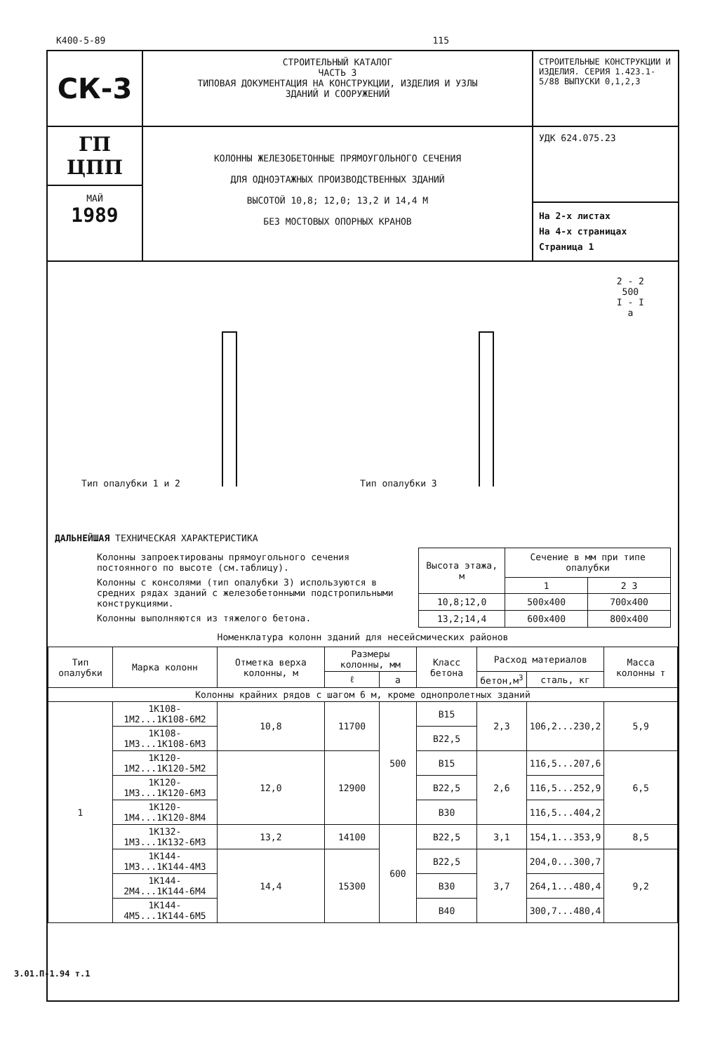К400-5-89 115
СК-3
ГП
ЦПП
МАЙ
1989
СТРОИТЕЛЬНЫЙ КАТАЛОГ
ЧАСТЬ 3
ТИПОВАЯ ДОКУМЕНТАЦИЯ НА КОНСТРУКЦИИ, ИЗДЕЛИЯ И УЗЛЫ
ЗДАНИЙ И СООРУЖЕНИЙ
КОЛОННЫ ЖЕЛЕЗОБЕТОННЫЕ ПРЯМОУГОЛЬНОГО СЕЧЕНИЯ
ДЛЯ ОДНОЭТАЖНЫХ ПРОИЗВОДСТВЕННЫХ ЗДАНИЙ
ВЫСОТОЙ 10,8; 12,0; 13,2 И 14,4 М
БЕЗ МОСТОВЫХ ОПОРНЫХ КРАНОВ
СТРОИТЕЛЬНЫЕ КОНСТРУКЦИИ И ИЗДЕЛИЯ. СЕРИЯ 1.423.1-5/88 ВЫПУСКИ 0,1,2,3
УДК 624.075.23
На 2-х листах
На 4-х страницах
Страница 1
Тип опалубки 1 и 2 Тип опалубки 3 2 - 2
500
I - I
a
ДАЛЬНЕЙШАЯ ТЕХНИЧЕСКАЯ ХАРАКТЕРИСТИКА
Колонны запроектированы прямоугольного сечения постоянного по высоте (см.таблицу).
Колонны с консолями (тип опалубки 3) используются в средних рядах зданий с железобетонными подстропильными конструкциями.
Колонны выполняются из тяжелого бетона.
| Высота этажа, м | Сечение в мм при типе опалубки | |
| --- | --- | --- |
| | 1 | 2 3 |
| 10,8;12,0 | 500x400 | 700x400 |
| 13,2;14,4 | 600x400 | 800x400 |
Номенклатура колонн зданий для несейсмических районов
| Тип опалубки | Марка колонн | Отметка верха колонны, м | Размеры колонны, мм | | Класс бетона | Расход материалов | | Масса колонны т |
| --- | --- | --- | --- | --- | --- | --- | --- | --- |
| | | | ℓ | a | | бетон,м<sup>3</sup> | сталь, кг | |
| Колонны крайних рядов с шагом 6 м, кроме однопролетных зданий | | | | | | | | |
| 1 | 1К108-1М2...1К108-6М2 | 10,8 | 11700 | 500 | B15 | 2,3 | 106,2...230,2 | 5,9 |
| | 1К108-1М3...1К108-6М3 | | | | B22,5 | | | |
| | 1К120-1М2...1К120-5М2 | 12,0 | 12900 | | B15 | 2,6 | 116,5...207,6 | 6,5 |
| | 1К120-1М3...1К120-6М3 | | | | B22,5 | | 116,5...252,9 | |
| | 1К120-1М4...1К120-8М4 | | | | B30 | | 116,5...404,2 | |
| | 1К132-1М3...1К132-6М3 | 13,2 | 14100 | 600 | B22,5 | 3,1 | 154,1...353,9 | 8,5 |
| | 1К144-1М3...1К144-4М3 | 14,4 | 15300 | | B22,5 | 3,7 | 204,0...300,7 | 9,2 |
| | 1К144-2М4...1К144-6М4 | | | | B30 | | 264,1...480,4 | |
| | 1К144-4М5...1К144-6М5 | | | | B40 | | 300,7...480,4 | |
3.01.П-1.94 т.1